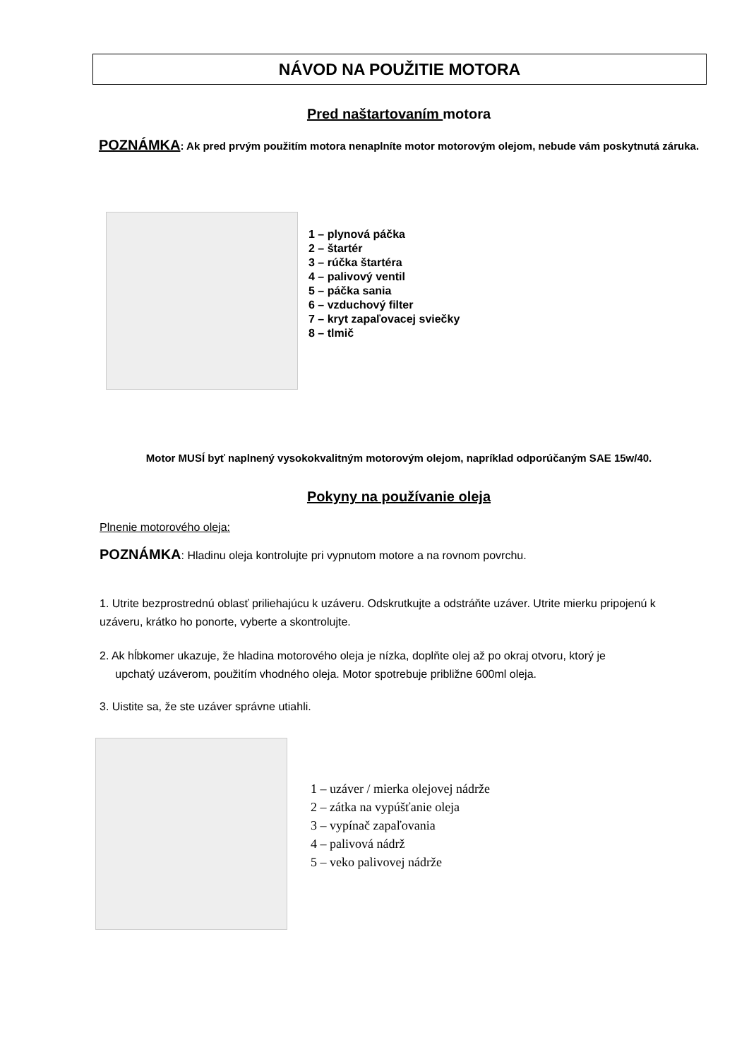NÁVOD NA POUŽITIE MOTORA
Pred naštartovaním motora
POZNÁMKA: Ak pred prvým použitím motora nenaplníte motor motorovým olejom, nebude vám poskytnutá záruka.
1 – plynová páčka
2 – štartér
3 – rúčka štartéra
4 – palivový ventil
5 – páčka sania
6 – vzduchový filter
7 – kryt zapaľovacej sviečky
8 – tlmič
Motor MUSÍ byť naplnený vysokokvalitným motorovým olejom, napríklad odporúčaným SAE 15w/40.
Pokyny na používanie oleja
Plnenie motorového oleja:
POZNÁMKA: Hladinu oleja kontrolujte pri vypnutom motore a na rovnom povrchu.
1. Utrite bezprostrednú oblasť priliehajúcu k uzáveru. Odskrutkujte a odstráňte uzáver. Utrite mierku pripojenú k uzáveru, krátko ho ponorte, vyberte a skontrolujte.
2. Ak hĺbkomer ukazuje, že hladina motorového oleja je nízka, doplňte olej až po okraj otvoru, ktorý je
upchatý uzáverom, použitím vhodného oleja. Motor spotrebuje približne 600ml oleja.
3. Uistite sa, že ste uzáver správne utiahli.
1 – uzáver / mierka olejovej nádrže
2 – zátka na vypúšťanie oleja
3 – vypínač zapaľovania
4 – palivová nádrž
5 – veko palivovej nádrže